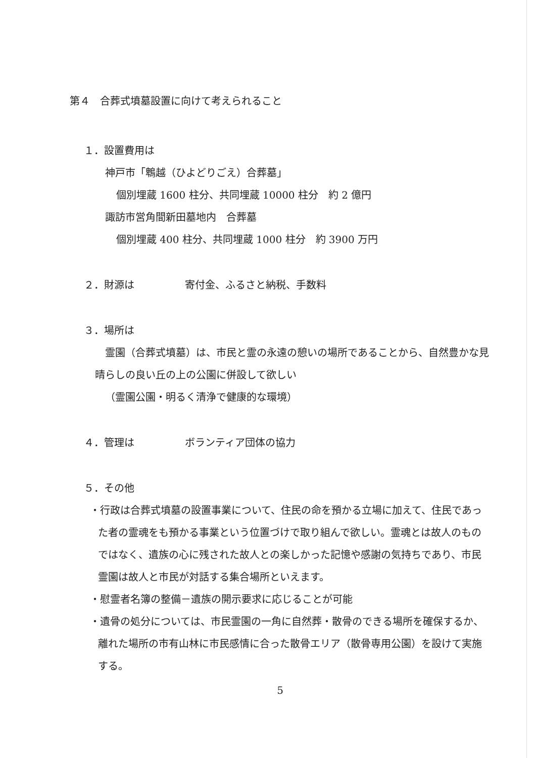第４　合葬式墳墓設置に向けて考えられること
１．設置費用は
神戸市「鵯越（ひよどりごえ）合葬墓」
個別埋蔵 1600 柱分、共同埋蔵 10000 柱分　約 2 億円
諏訪市営角間新田墓地内　合葬墓
個別埋蔵 400 柱分、共同埋蔵 1000 柱分　約 3900 万円
２．財源は　　　　　寄付金、ふるさと納税、手数料
３．場所は
霊園（合葬式墳墓）は、市民と霊の永遠の憩いの場所であることから、自然豊かな見晴らしの良い丘の上の公園に併設して欲しい
（霊園公園・明るく清浄で健康的な環境）
４．管理は　　　　　ボランティア団体の協力
５．その他
・行政は合葬式墳墓の設置事業について、住民の命を預かる立場に加えて、住民であった者の霊魂をも預かる事業という位置づけで取り組んで欲しい。霊魂とは故人のものではなく、遺族の心に残された故人との楽しかった記憶や感謝の気持ちであり、市民霊園は故人と市民が対話する集合場所といえます。
・慰霊者名簿の整備－遺族の開示要求に応じることが可能
・遺骨の処分については、市民霊園の一角に自然葬・散骨のできる場所を確保するか、離れた場所の市有山林に市民感情に合った散骨エリア（散骨専用公園）を設けて実施する。
5